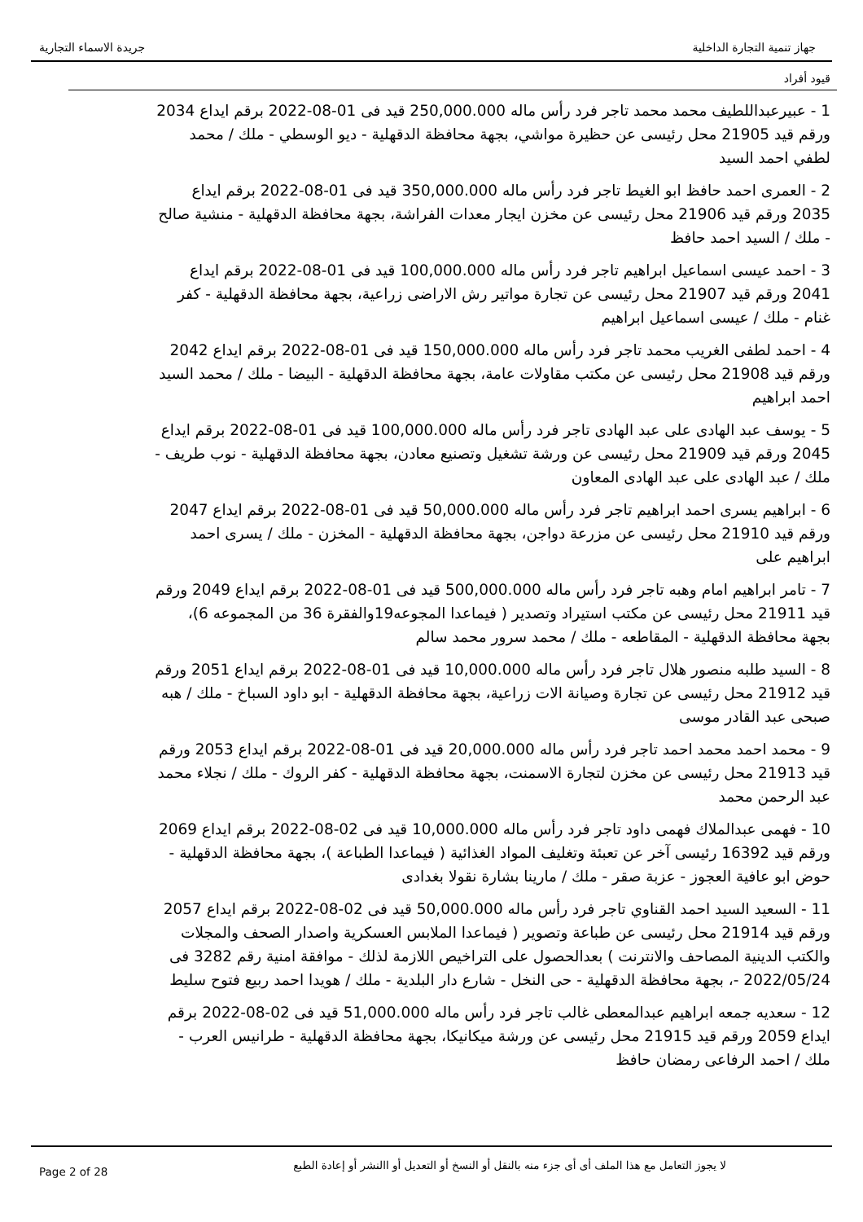جهاز تنمية التجارة الداخلية جريدة الاسماء التجارية
قيود أفراد
1 - عبيرعبداللطيف محمد محمد تاجر فرد رأس ماله 250,000.000 قيد فى 01-08-2022 برقم ايداع 2034 ورقم قيد 21905 محل رئيسى عن حظيرة مواشي، بجهة محافظة الدقهلية - ديو الوسطي - ملك / محمد لطفي احمد السيد
2 - العمرى احمد حافظ ابو الغيط تاجر فرد رأس ماله 350,000.000 قيد فى 01-08-2022 برقم ايداع 2035 ورقم قيد 21906 محل رئيسى عن مخزن ايجار معدات الفراشة، بجهة محافظة الدقهلية - منشية صالح - ملك / السيد احمد حافظ
3 - احمد عيسى اسماعيل ابراهيم تاجر فرد رأس ماله 100,000.000 قيد فى 01-08-2022 برقم ايداع 2041 ورقم قيد 21907 محل رئيسى عن تجارة مواتير رش الاراضى زراعية، بجهة محافظة الدقهلية - كفر غنام - ملك / عيسى اسماعيل ابراهيم
4 - احمد لطفى الغريب محمد تاجر فرد رأس ماله 150,000.000 قيد فى 01-08-2022 برقم ايداع 2042 ورقم قيد 21908 محل رئيسى عن مكتب مقاولات عامة، بجهة محافظة الدقهلية - البيضا - ملك / محمد السيد احمد ابراهيم
5 - يوسف عبد الهادى على عبد الهادى تاجر فرد رأس ماله 100,000.000 قيد فى 01-08-2022 برقم ايداع 2045 ورقم قيد 21909 محل رئيسى عن ورشة تشغيل وتصنيع معادن، بجهة محافظة الدقهلية - نوب طريف - ملك / عبد الهادى على عبد الهادى المعاون
6 - ابراهيم يسرى احمد ابراهيم تاجر فرد رأس ماله 50,000.000 قيد فى 01-08-2022 برقم ايداع 2047 ورقم قيد 21910 محل رئيسى عن مزرعة دواجن، بجهة محافظة الدقهلية - المخزن - ملك / يسرى احمد ابراهيم على
7 - تامر ابراهيم امام وهبه تاجر فرد رأس ماله 500,000.000 قيد فى 01-08-2022 برقم ايداع 2049 ورقم قيد 21911 محل رئيسى عن مكتب استيراد وتصدير ( فيماعدا المجوعه19والفقرة 36 من المجموعه 6)، بجهة محافظة الدقهلية - المقاطعه - ملك / محمد سرور محمد سالم
8 - السيد طلبه منصور هلال تاجر فرد رأس ماله 10,000.000 قيد فى 01-08-2022 برقم ايداع 2051 ورقم قيد 21912 محل رئيسى عن تجارة وصيانة الات زراعية، بجهة محافظة الدقهلية - ابو داود السباخ - ملك / هبه صبحى عبد القادر موسى
9 - محمد احمد محمد احمد تاجر فرد رأس ماله 20,000.000 قيد فى 01-08-2022 برقم ايداع 2053 ورقم قيد 21913 محل رئيسى عن مخزن لتجارة الاسمنت، بجهة محافظة الدقهلية - كفر الروك - ملك / نجلاء محمد عبد الرحمن محمد
10 - فهمى عبدالملاك فهمى داود تاجر فرد رأس ماله 10,000.000 قيد فى 02-08-2022 برقم ايداع 2069 ورقم قيد 16392 رئيسى آخر عن تعبئة وتغليف المواد الغذائية ( فيماعدا الطباعة )، بجهة محافظة الدقهلية - حوض ابو عافية العجوز - عزبة صقر - ملك / مارينا بشارة نقولا بغدادى
11 - السعيد السيد احمد القناوي تاجر فرد رأس ماله 50,000.000 قيد فى 02-08-2022 برقم ايداع 2057 ورقم قيد 21914 محل رئيسى عن طباعة وتصوير ( فيماعدا الملابس العسكرية واصدار الصحف والمجلات والكتب الدينية المصاحف والانترنت ) بعدالحصول على التراخيص اللازمة لذلك - موافقة امنية رقم 3282 فى 2022/05/24 -، بجهة محافظة الدقهلية - حى النخل - شارع دار البلدية - ملك / هويدا احمد ربيع فتوح سليط
12 - سعديه جمعه ابراهيم عبدالمعطى غالب تاجر فرد رأس ماله 51,000.000 قيد فى 02-08-2022 برقم ايداع 2059 ورقم قيد 21915 محل رئيسى عن ورشة ميكانيكا، بجهة محافظة الدقهلية - طرانيس العرب - ملك / احمد الرفاعى رمضان حافظ
Page 2 of 28 لا يجوز التعامل مع هذا الملف أى أى جزء منه بالنقل أو النسخ أو التعديل أو االنشر أو إعادة الطبع